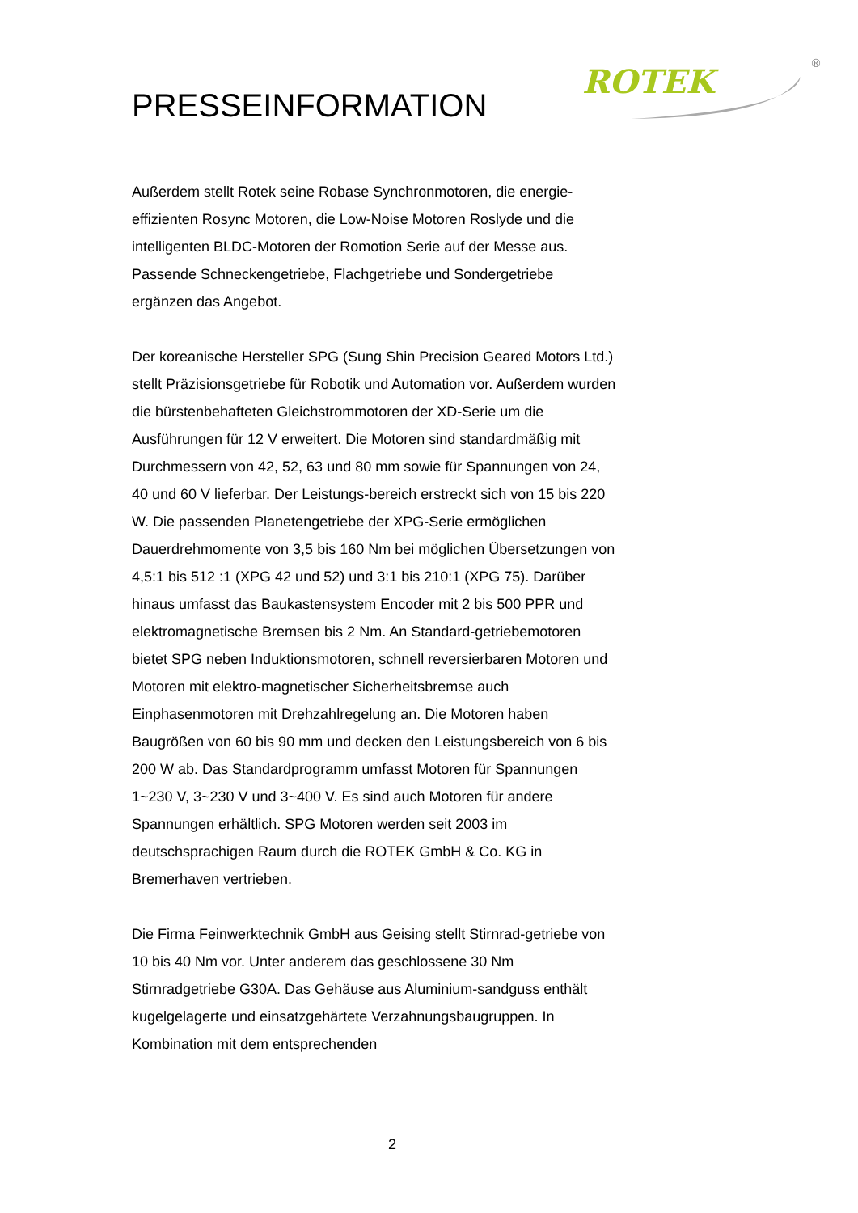ROTEK
®
PRESSEINFORMATION
Außerdem stellt Rotek seine Robase Synchronmotoren, die energie-effizienten Rosync Motoren, die Low-Noise Motoren Roslyde und die intelligenten BLDC-Motoren der Romotion Serie auf der Messe aus. Passende Schneckengetriebe, Flachgetriebe und Sondergetriebe ergänzen das Angebot.
Der koreanische Hersteller SPG (Sung Shin Precision Geared Motors Ltd.) stellt Präzisionsgetriebe für Robotik und Automation vor. Außerdem wurden die bürstenbehafteten Gleichstrommotoren der XD-Serie um die Ausführungen für 12 V erweitert. Die Motoren sind standardmäßig mit Durchmessern von 42, 52, 63 und 80 mm sowie für Spannungen von 24, 40 und 60 V lieferbar. Der Leistungs-bereich erstreckt sich von 15 bis 220 W. Die passenden Planetengetriebe der XPG-Serie ermöglichen Dauerdrehmomente von 3,5 bis 160 Nm bei möglichen Übersetzungen von 4,5:1 bis 512 :1 (XPG 42 und 52) und 3:1 bis 210:1 (XPG 75). Darüber hinaus umfasst das Baukastensystem Encoder mit 2 bis 500 PPR und elektromagnetische Bremsen bis 2 Nm. An Standard-getriebemotoren bietet SPG neben Induktionsmotoren, schnell reversierbaren Motoren und Motoren mit elektro-magnetischer Sicherheitsbremse auch Einphasenmotoren mit Drehzahlregelung an. Die Motoren haben Baugrößen von 60 bis 90 mm und decken den Leistungsbereich von 6 bis 200 W ab. Das Standardprogramm umfasst Motoren für Spannungen 1~230 V, 3~230 V und 3~400 V. Es sind auch Motoren für andere Spannungen erhältlich. SPG Motoren werden seit 2003 im deutschsprachigen Raum durch die ROTEK GmbH & Co. KG in Bremerhaven vertrieben.
Die Firma Feinwerktechnik GmbH aus Geising stellt Stirnrad-getriebe von 10 bis 40 Nm vor. Unter anderem das geschlossene 30 Nm Stirnradgetriebe G30A. Das Gehäuse aus Aluminium-sandguss enthält kugelgelagerte und einsatzgehärtete Verzahnungsbaugruppen. In Kombination mit dem entsprechenden
2